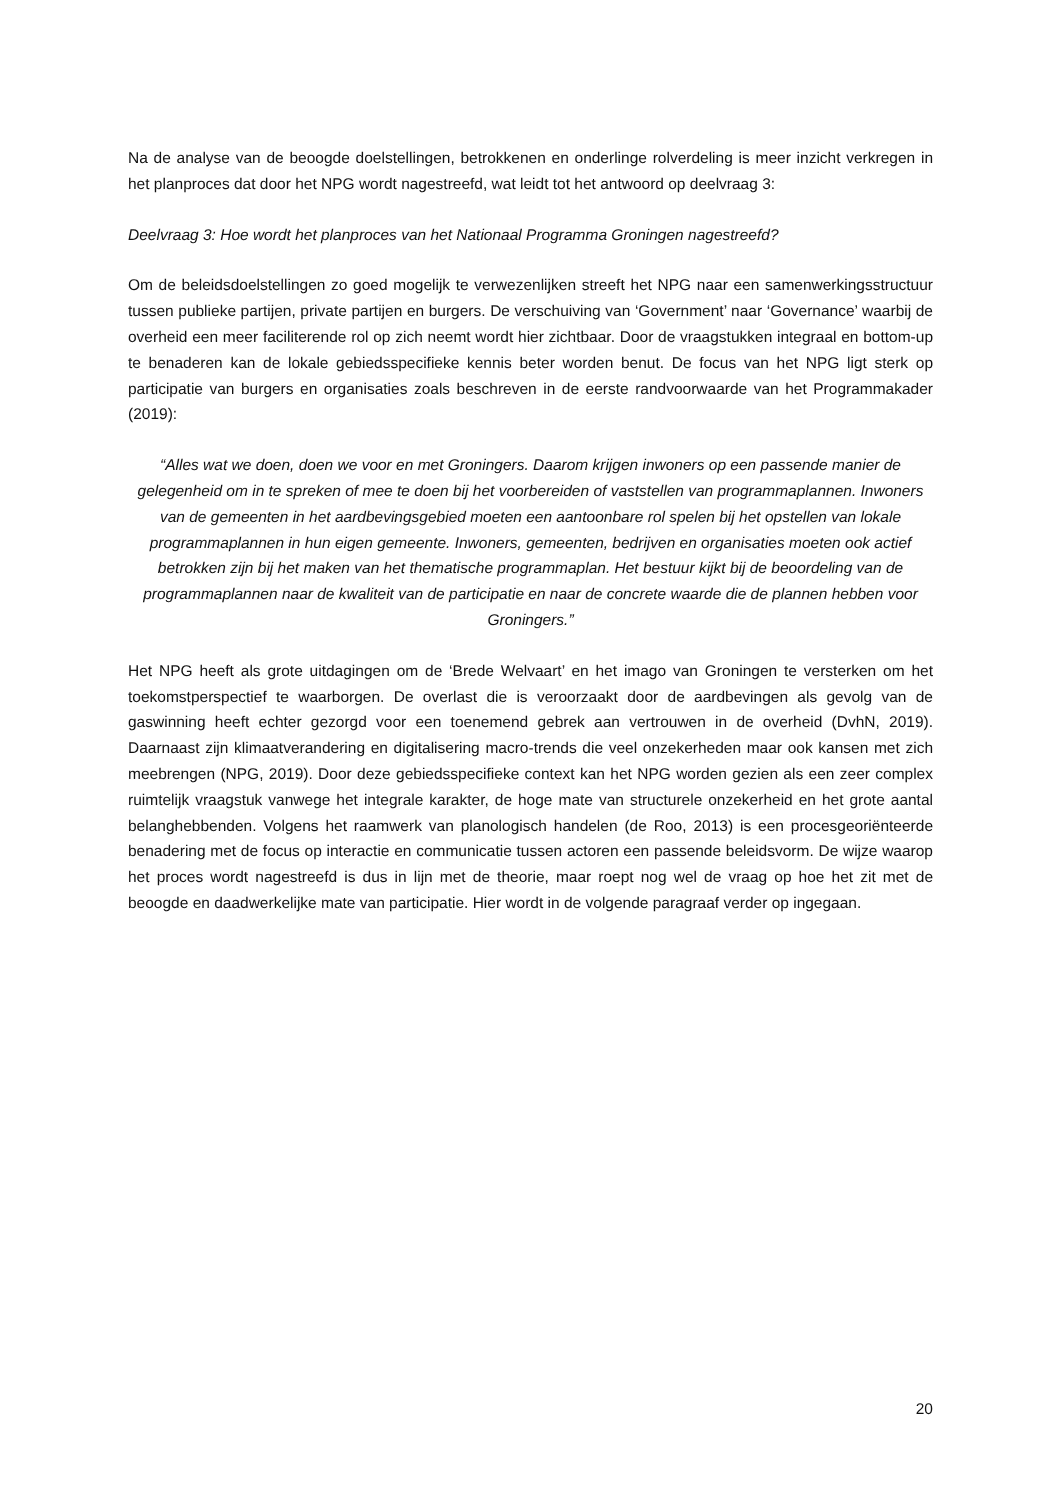Na de analyse van de beoogde doelstellingen, betrokkenen en onderlinge rolverdeling is meer inzicht verkregen in het planproces dat door het NPG wordt nagestreefd, wat leidt tot het antwoord op deelvraag 3:
Deelvraag 3: Hoe wordt het planproces van het Nationaal Programma Groningen nagestreefd?
Om de beleidsdoelstellingen zo goed mogelijk te verwezenlijken streeft het NPG naar een samenwerkingsstructuur tussen publieke partijen, private partijen en burgers. De verschuiving van ‘Government’ naar ‘Governance’ waarbij de overheid een meer faciliterende rol op zich neemt wordt hier zichtbaar. Door de vraagstukken integraal en bottom-up te benaderen kan de lokale gebiedsspecifieke kennis beter worden benut. De focus van het NPG ligt sterk op participatie van burgers en organisaties zoals beschreven in de eerste randvoorwaarde van het Programmakader (2019):
“Alles wat we doen, doen we voor en met Groningers. Daarom krijgen inwoners op een passende manier de gelegenheid om in te spreken of mee te doen bij het voorbereiden of vaststellen van programmaplannen. Inwoners van de gemeenten in het aardbevingsgebied moeten een aantoonbare rol spelen bij het opstellen van lokale programmaplannen in hun eigen gemeente. Inwoners, gemeenten, bedrijven en organisaties moeten ook actief betrokken zijn bij het maken van het thematische programmaplan. Het bestuur kijkt bij de beoordeling van de programmaplannen naar de kwaliteit van de participatie en naar de concrete waarde die de plannen hebben voor Groningers.”
Het NPG heeft als grote uitdagingen om de ‘Brede Welvaart’ en het imago van Groningen te versterken om het toekomstperspectief te waarborgen. De overlast die is veroorzaakt door de aardbevingen als gevolg van de gaswinning heeft echter gezorgd voor een toenemend gebrek aan vertrouwen in de overheid (DvhN, 2019). Daarnaast zijn klimaatverandering en digitalisering macro-trends die veel onzekerheden maar ook kansen met zich meebrengen (NPG, 2019). Door deze gebiedsspecifieke context kan het NPG worden gezien als een zeer complex ruimtelijk vraagstuk vanwege het integrale karakter, de hoge mate van structurele onzekerheid en het grote aantal belanghebbenden. Volgens het raamwerk van planologisch handelen (de Roo, 2013) is een procesgeoriënteerde benadering met de focus op interactie en communicatie tussen actoren een passende beleidsvorm. De wijze waarop het proces wordt nagestreefd is dus in lijn met de theorie, maar roept nog wel de vraag op hoe het zit met de beoogde en daadwerkelijke mate van participatie. Hier wordt in de volgende paragraaf verder op ingegaan.
20